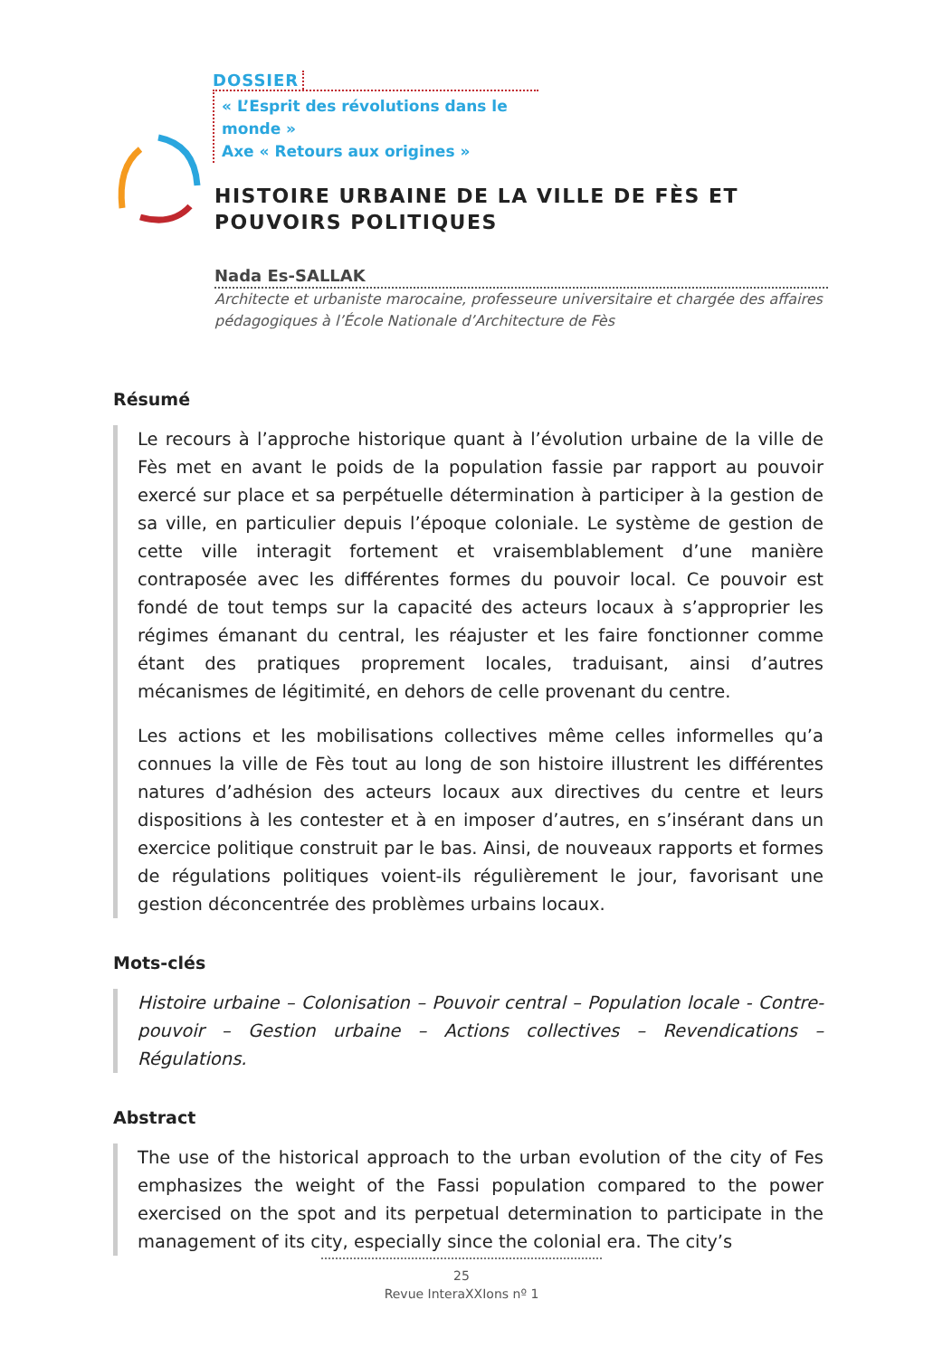DOSSIER
« L’Esprit des révolutions dans le monde »
Axe « Retours aux origines »
HISTOIRE URBAINE DE LA VILLE DE FÈS ET POUVOIRS POLITIQUES
Nada Es-SALLAK
Architecte et urbaniste marocaine, professeure universitaire et chargée des affaires pédagogiques à l’École Nationale d’Architecture de Fès
Résumé
Le recours à l’approche historique quant à l’évolution urbaine de la ville de Fès met en avant le poids de la population fassie par rapport au pouvoir exercé sur place et sa perpétuelle détermination à participer à la gestion de sa ville, en particulier depuis l’époque coloniale. Le système de gestion de cette ville interagit fortement et vraisemblablement d’une manière contraposée avec les différentes formes du pouvoir local. Ce pouvoir est fondé de tout temps sur la capacité des acteurs locaux à s’approprier les régimes émanant du central, les réajuster et les faire fonctionner comme étant des pratiques proprement locales, traduisant, ainsi d’autres mécanismes de légitimité, en dehors de celle provenant du centre.
Les actions et les mobilisations collectives même celles informelles qu’a connues la ville de Fès tout au long de son histoire illustrent les différentes natures d’adhésion des acteurs locaux aux directives du centre et leurs dispositions à les contester et à en imposer d’autres, en s’insérant dans un exercice politique construit par le bas. Ainsi, de nouveaux rapports et formes de régulations politiques voient-ils régulièrement le jour, favorisant une gestion déconcentrée des problèmes urbains locaux.
Mots-clés
Histoire urbaine – Colonisation – Pouvoir central – Population locale - Contre-pouvoir – Gestion urbaine – Actions collectives – Revendications – Régulations.
Abstract
The use of the historical approach to the urban evolution of the city of Fes emphasizes the weight of the Fassi population compared to the power exercised on the spot and its perpetual determination to participate in the management of its city, especially since the colonial era. The city’s
25
Revue InteraXXIons nº 1